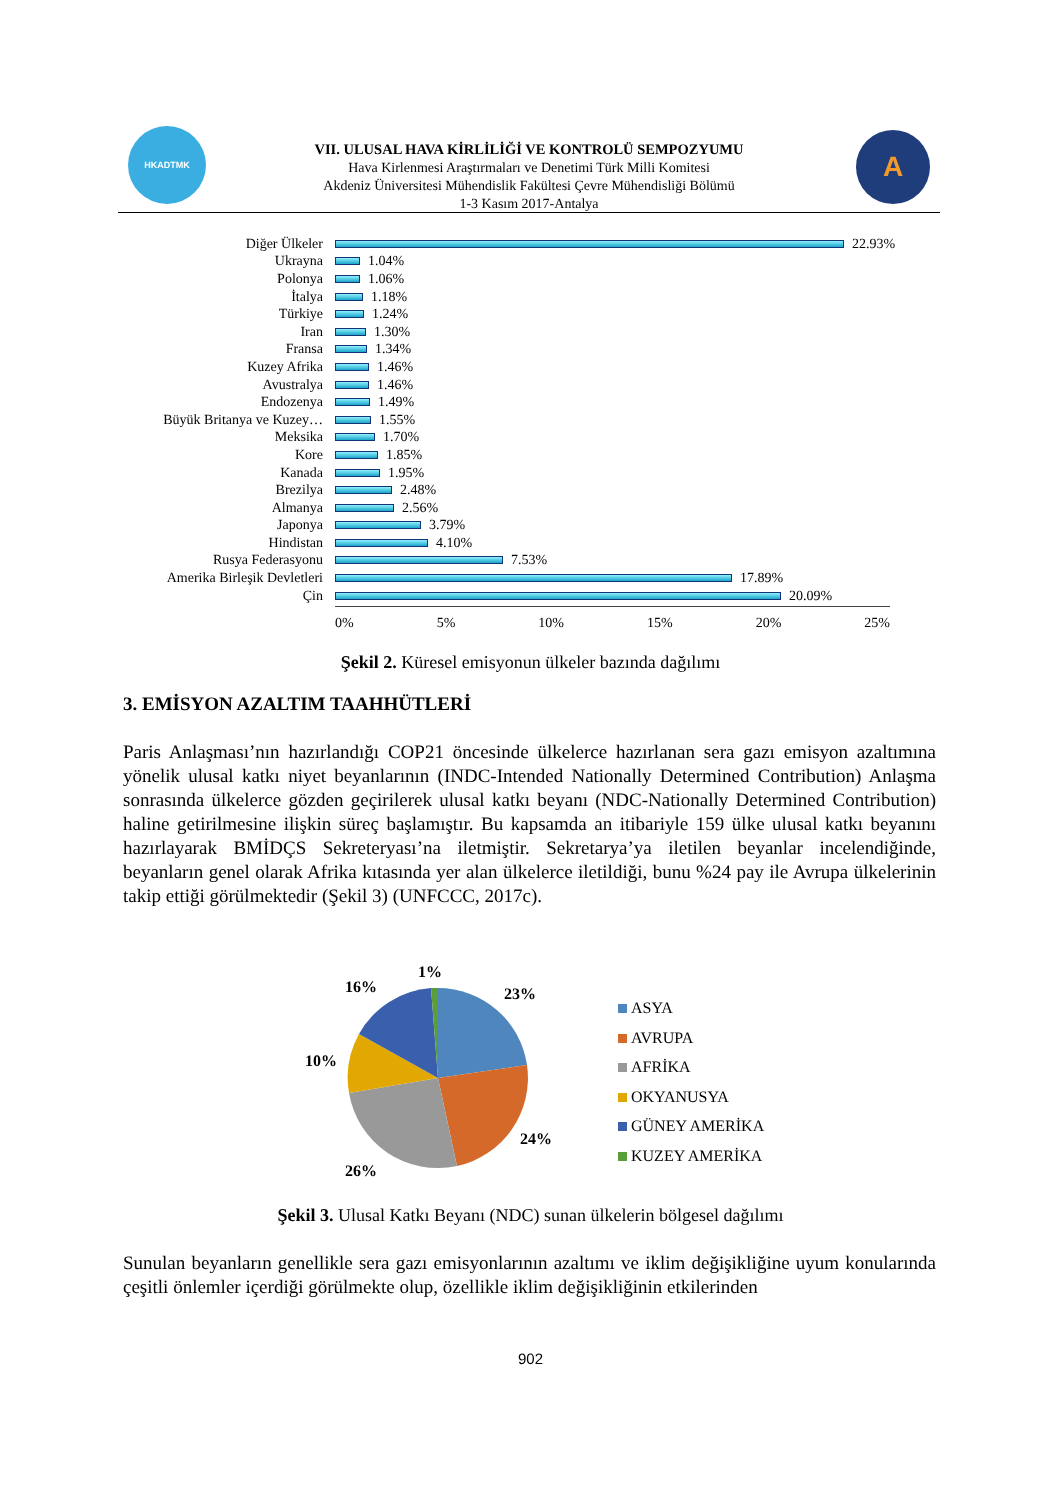HKADTMK
VII. ULUSAL HAVA KİRLİLİĞİ VE KONTROLÜ SEMPOZYUMU
Hava Kirlenmesi Araştırmaları ve Denetimi Türk Milli Komitesi
Akdeniz Üniversitesi Mühendislik Fakültesi Çevre Mühendisliği Bölümü
1-3 Kasım 2017-Antalya
A
Diğer Ülkeler 22.93%
Ukrayna 1.04%
Polonya 1.06%
İtalya 1.18%
Türkiye 1.24%
Iran 1.30%
Fransa 1.34%
Kuzey Afrika 1.46%
Avustralya 1.46%
Endozenya 1.49%
Büyük Britanya ve Kuzey… 1.55%
Meksika 1.70%
Kore 1.85%
Kanada 1.95%
Brezilya 2.48%
Almanya 2.56%
Japonya 3.79%
Hindistan 4.10%
Rusya Federasyonu 7.53%
Amerika Birleşik Devletleri 17.89%
Çin 20.09%
0% 5% 10% 15% 20% 25%
Şekil 2. Küresel emisyonun ülkeler bazında dağılımı
3. EMİSYON AZALTIM TAAHHÜTLERİ
Paris Anlaşması’nın hazırlandığı COP21 öncesinde ülkelerce hazırlanan sera gazı emisyon azaltımına yönelik ulusal katkı niyet beyanlarının (INDC-Intended Nationally Determined Contribution) Anlaşma sonrasında ülkelerce gözden geçirilerek ulusal katkı beyanı (NDC-Nationally Determined Contribution) haline getirilmesine ilişkin süreç başlamıştır. Bu kapsamda an itibariyle 159 ülke ulusal katkı beyanını hazırlayarak BMİDÇS Sekreteryası’na iletmiştir. Sekretarya’ya iletilen beyanlar incelendiğinde, beyanların genel olarak Afrika kıtasında yer alan ülkelerce iletildiği, bunu %24 pay ile Avrupa ülkelerinin takip ettiği görülmektedir (Şekil 3) (UNFCCC, 2017c).
1%
16% 23%
10%
24%
26%
ASYA
AVRUPA
AFRİKA
OKYANUSYA
GÜNEY AMERİKA
KUZEY AMERİKA
Şekil 3. Ulusal Katkı Beyanı (NDC) sunan ülkelerin bölgesel dağılımı
Sunulan beyanların genellikle sera gazı emisyonlarının azaltımı ve iklim değişikliğine uyum konularında çeşitli önlemler içerdiği görülmekte olup, özellikle iklim değişikliğinin etkilerinden
902